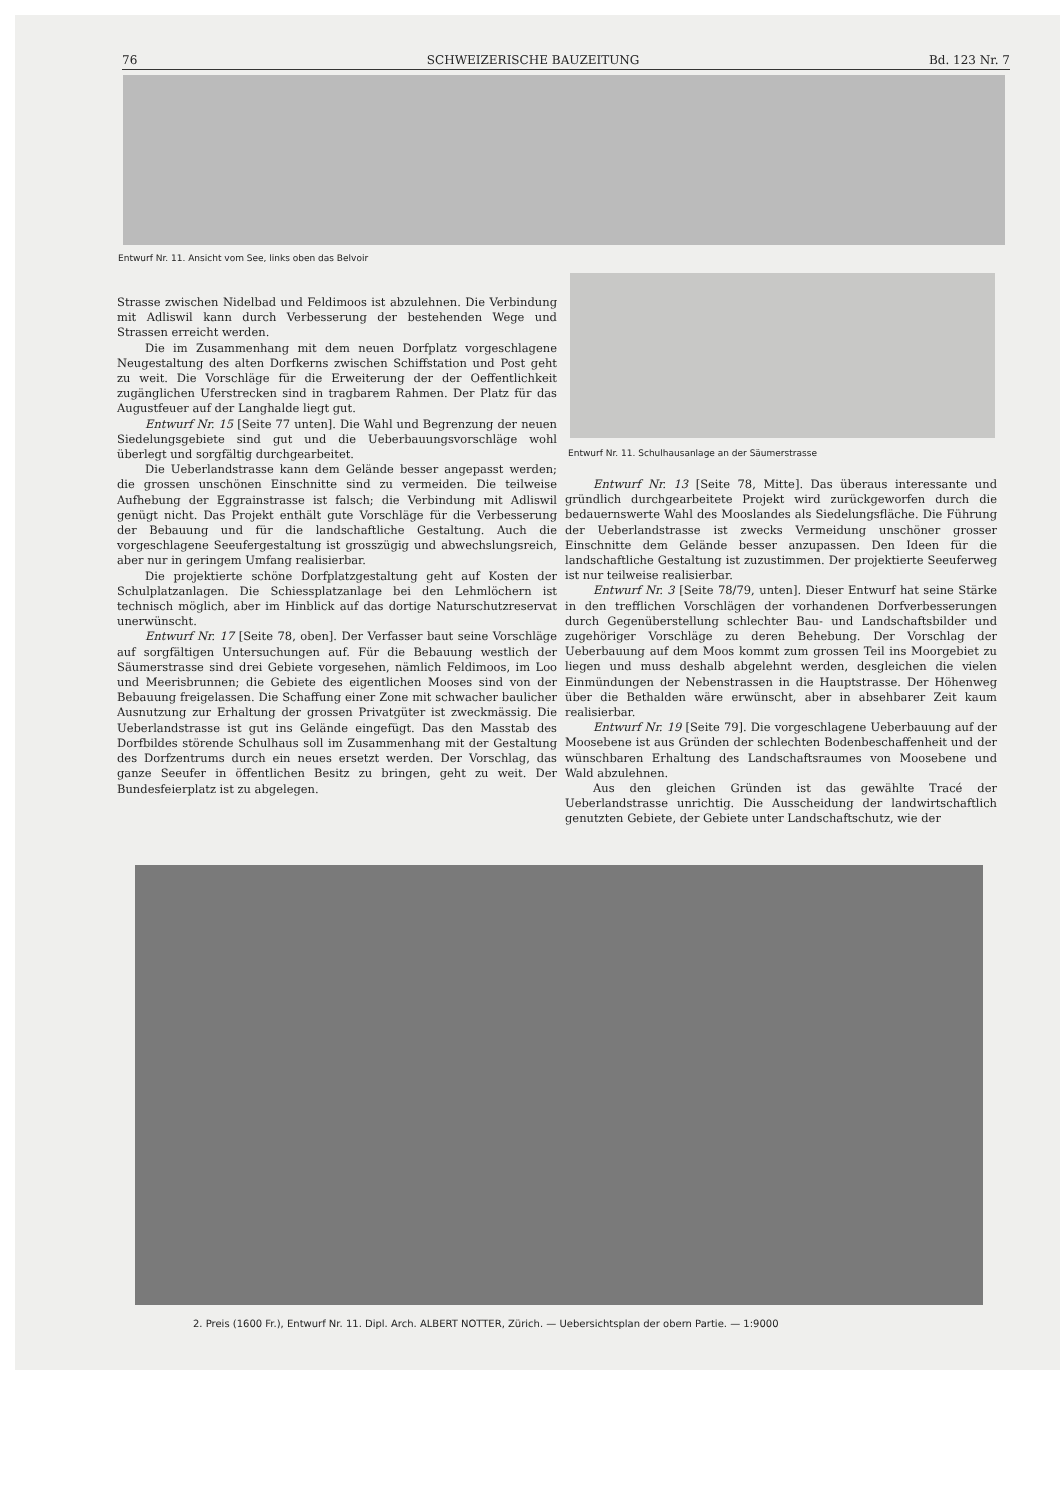76 SCHWEIZERISCHE BAUZEITUNG Bd. 123 Nr. 7
Entwurf Nr. 11. Ansicht vom See, links oben das Belvoir
Entwurf Nr. 11. Schulhausanlage an der Säumerstrasse
Strasse zwischen Nidelbad und Feldimoos ist abzulehnen. Die Verbindung mit Adliswil kann durch Verbesserung der bestehenden Wege und Strassen erreicht werden.
Die im Zusammenhang mit dem neuen Dorfplatz vorgeschlagene Neugestaltung des alten Dorfkerns zwischen Schiffstation und Post geht zu weit. Die Vorschläge für die Erweiterung der der Oeffentlichkeit zugänglichen Uferstrecken sind in tragbarem Rahmen. Der Platz für das Augustfeuer auf der Langhalde liegt gut.
Entwurf Nr. 15 [Seite 77 unten]. Die Wahl und Begrenzung der neuen Siedelungsgebiete sind gut und die Ueberbauungsvorschläge wohl überlegt und sorgfältig durchgearbeitet.
Die Ueberlandstrasse kann dem Gelände besser angepasst werden; die grossen unschönen Einschnitte sind zu vermeiden. Die teilweise Aufhebung der Eggrainstrasse ist falsch; die Verbindung mit Adliswil genügt nicht. Das Projekt enthält gute Vorschläge für die Verbesserung der Bebauung und für die landschaftliche Gestaltung. Auch die vorgeschlagene Seeufergestaltung ist grosszügig und abwechslungsreich, aber nur in geringem Umfang realisierbar.
Die projektierte schöne Dorfplatzgestaltung geht auf Kosten der Schulplatzanlagen. Die Schiessplatzanlage bei den Lehmlöchern ist technisch möglich, aber im Hinblick auf das dortige Naturschutzreservat unerwünscht.
Entwurf Nr. 17 [Seite 78, oben]. Der Verfasser baut seine Vorschläge auf sorgfältigen Untersuchungen auf. Für die Bebauung westlich der Säumerstrasse sind drei Gebiete vorgesehen, nämlich Feldimoos, im Loo und Meerisbrunnen; die Gebiete des eigentlichen Mooses sind von der Bebauung freigelassen. Die Schaffung einer Zone mit schwacher baulicher Ausnutzung zur Erhaltung der grossen Privatgüter ist zweckmässig. Die Ueberlandstrasse ist gut ins Gelände eingefügt. Das den Masstab des Dorfbildes störende Schulhaus soll im Zusammenhang mit der Gestaltung des Dorfzentrums durch ein neues ersetzt werden. Der Vorschlag, das ganze Seeufer in öffentlichen Besitz zu bringen, geht zu weit. Der Bundesfeierplatz ist zu abgelegen.
Entwurf Nr. 13 [Seite 78, Mitte]. Das überaus interessante und gründlich durchgearbeitete Projekt wird zurückgeworfen durch die bedauernswerte Wahl des Mooslandes als Siedelungsfläche. Die Führung der Ueberlandstrasse ist zwecks Vermeidung unschöner grosser Einschnitte dem Gelände besser anzupassen. Den Ideen für die landschaftliche Gestaltung ist zuzustimmen. Der projektierte Seeuferweg ist nur teilweise realisierbar.
Entwurf Nr. 3 [Seite 78/79, unten]. Dieser Entwurf hat seine Stärke in den trefflichen Vorschlägen der vorhandenen Dorfverbesserungen durch Gegenüberstellung schlechter Bau- und Landschaftsbilder und zugehöriger Vorschläge zu deren Behebung. Der Vorschlag der Ueberbauung auf dem Moos kommt zum grossen Teil ins Moorgebiet zu liegen und muss deshalb abgelehnt werden, desgleichen die vielen Einmündungen der Nebenstrassen in die Hauptstrasse. Der Höhenweg über die Bethalden wäre erwünscht, aber in absehbarer Zeit kaum realisierbar.
Entwurf Nr. 19 [Seite 79]. Die vorgeschlagene Ueberbauung auf der Moosebene ist aus Gründen der schlechten Bodenbeschaffenheit und der wünschbaren Erhaltung des Landschaftsraumes von Moosebene und Wald abzulehnen.
Aus den gleichen Gründen ist das gewählte Tracé der Ueberlandstrasse unrichtig. Die Ausscheidung der landwirtschaftlich genutzten Gebiete, der Gebiete unter Landschaftschutz, wie der
2. Preis (1600 Fr.), Entwurf Nr. 11. Dipl. Arch. ALBERT NOTTER, Zürich. — Uebersichtsplan der obern Partie. — 1:9000